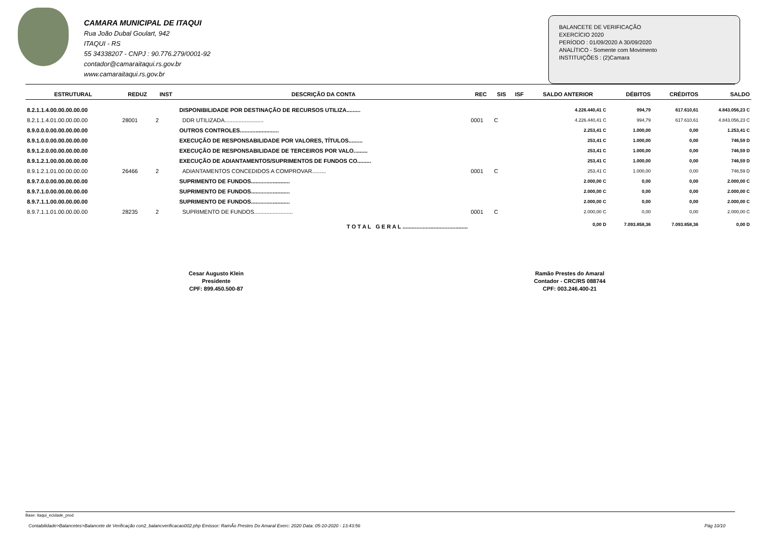CAMARA MUNICIPAL DE ITAQUI
Rua João Dubal Goulart, 942
ITAQUI - RS
55 34338207 - CNPJ : 90.776.279/0001-92
contador@camaraitaqui.rs.gov.br
www.camaraitaqui.rs.gov.br
BALANCETE DE VERIFICAÇÃO
EXERCÍCIO 2020
PERÍODO : 01/09/2020 A 30/09/2020
ANALÍTICO - Somente com Movimento
INSTITUIÇÕES : (2)Camara
| ESTRUTURAL | REDUZ | INST | DESCRIÇÃO DA CONTA | REC | SIS | ISF | SALDO ANTERIOR | DÉBITOS | CRÉDITOS | SALDO |
| --- | --- | --- | --- | --- | --- | --- | --- | --- | --- | --- |
| 8.2.1.1.4.00.00.00.00.00 | | | DISPONIBILIDADE POR DESTINAÇÃO DE RECURSOS UTILIZA......... | | | | 4.226.440,41 C | 994,79 | 617.610,61 | 4.843.056,23 C |
| 8.2.1.1.4.01.00.00.00.00 | 28001 | 2 | DDR UTILIZADA......................... | 0001 | C | | 4.226.440,41 C | 994,79 | 617.610,61 | 4.843.056,23 C |
| 8.9.0.0.0.00.00.00.00.00 | | | OUTROS CONTROLES......................... | | | | 2.253,41 C | 1.000,00 | 0,00 | 1.253,41 C |
| 8.9.1.0.0.00.00.00.00.00 | | | EXECUÇÃO DE RESPONSABILIDADE POR VALORES, TÍTULOS......... | | | | 253,41 C | 1.000,00 | 0,00 | 746,59 D |
| 8.9.1.2.0.00.00.00.00.00 | | | EXECUÇÃO DE RESPONSABILIDADE DE TERCEIROS POR VALO......... | | | | 253,41 C | 1.000,00 | 0,00 | 746,59 D |
| 8.9.1.2.1.00.00.00.00.00 | | | EXECUÇÃO DE ADIANTAMENTOS/SUPRIMENTOS DE FUNDOS CO......... | | | | 253,41 C | 1.000,00 | 0,00 | 746,59 D |
| 8.9.1.2.1.01.00.00.00.00 | 26466 | 2 | ADIANTAMENTOS CONCEDIDOS A COMPROVAR......... | 0001 | C | | 253,41 C | 1.000,00 | 0,00 | 746,59 D |
| 8.9.7.0.0.00.00.00.00.00 | | | SUPRIMENTO DE FUNDOS......................... | | | | 2.000,00 C | 0,00 | 0,00 | 2.000,00 C |
| 8.9.7.1.0.00.00.00.00.00 | | | SUPRIMENTO DE FUNDOS......................... | | | | 2.000,00 C | 0,00 | 0,00 | 2.000,00 C |
| 8.9.7.1.1.00.00.00.00.00 | | | SUPRIMENTO DE FUNDOS......................... | | | | 2.000,00 C | 0,00 | 0,00 | 2.000,00 C |
| 8.9.7.1.1.01.00.00.00.00 | 28235 | 2 | SUPRIMENTO DE FUNDOS......................... | 0001 | C | | 2.000,00 C | 0,00 | 0,00 | 2.000,00 C |
| T O T A L G E R A L .......................................... | | | | | | | 0,00 D | 7.093.858,36 | 7.093.858,36 | 0,00 D |
Cesar Augusto Klein
Presidente
CPF: 899.450.500-87
Ramão Prestes do Amaral
Contador - CRC/RS 088744
CPF: 003.246.400-21
Base: itaqui_ecidade_prod
Contabilidade>Balancetes>Balancete de Verificação con2_balancverificacao002.php Emissor: RamÃo Prestes Do Amaral Exerc: 2020 Data: 05-10-2020 - 13:43:56 Pág 10/10